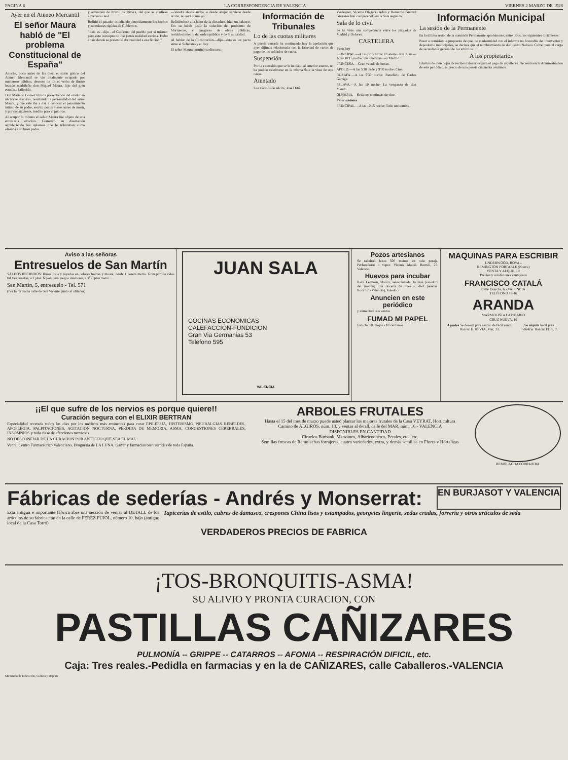PAGINA 6 LA CORRESPONDENCIA DE VALENCIA VIERNES 2 MARZO DE 1928
Ayer en el Ateneo Mercantil
El señor Maura habló de "El problema Constitucional de España"
Anoche, poco antes de las diez, el salón gótico del Ateneo Mercantil se vió totalmente ocupado por numeroso público, deseoso de oír el verbo de ilustre letrado madrileño don Miguel Maura, hijo del gran estadista fallecido.
Don Mariano Gómez hizo la presentación del orador en un breve discurso, resaltando la personalidad del señor Maura, y que éste iba a dar a conocer el pensamiento íntimo de su padre, escrito pocos meses antes de morir, y por consiguiente, inédito para el público.
Al ocupar la tribuna el señor Maura fué objeto de una entusiasta ovación. Comenzó su disertación agradeciendo los aplausos que le tributaban como ofrenda a su buen padre.
y actuación de Primo de Rivera, del que se confiesa adversario leal.
Refirió el pasado, estudiando detenidamente los hechos y sucesiones rápidas de Gobiernos.
"Esta es—dijo—el Gobierno del pueblo por sí mismo; pero este concepto no fué jamás realidad estricta. Hubo crisis donde se pretendió dar realidad a esa ficción."
—Vendrá desde arriba, o desde abajo: si viene desde arriba, no será conmigo.
Refiriéndose a la labor de la dictadura, hizo un balance. Era su habér justo la solución del problema de Marruecos, el progreso de obras públicas, restablecimiento del orden público y de la autoridad.
Al hablar de la Constitución—dijo—ésta es un pacto entre el Soberano y el Rey.
El señor Maura terminó su discurso.
Información de Tribunales
Lo de las cuotas militares
A puerta cerrada ha continuado hoy la apelación que ayer dijimos relacionada con la falsedad de cartas de pago de los soldados de cuota.
Suspensión
Por la extensión que se le ha dado al anterior asunto, no ha podido celebrarse en la misma Sala la vista de otra causa.
Atentado
Los vecinos de Alcira, José Ortiz
Verdeguer, Vicente Olegario Adán y Bernardo Guitard Guixeres han comparecido en la Sala segunda.
Sala de lo civil
Se ha visto una competencia entre los juzgados de Madrid y Dolores.
CARTELERA
Para hoy
PRINCIPAL.—A las 6'15 tarde: El eterno don Juan.—A las 10'15 noche: Un americano en Madrid.
PRINCESA.—Gran velada de boxeo.
APOLO.—A las 5'30 tarde y 9'30 noche: Cine.
RUZAFA.—A las 9'30 noche: Beneficio de Carlos Garriga.
ESLAVA.—A las 10 noche: La venganza de don Mendo
OLYMPIA.—Sesiones continuas de cine.
Para mañana
PRINCIPAL.—A las 10'15 noche: Todo un hombre.
Información Municipal
La sesión de la Permanente
En la última sesión de la comisión Permanente aprobáronse, entre otros, los siguientes dictámenes:
Pasar a comisión la propuesta de que, de conformidad con el informe no favorable del interventor y depositario municipales, se declare que el nombramiento de don Pedro Nolasco Calvet para el cargo de recaudador general de los arbitrios...
A los propietarios
Libritos de cien hojas de recibos talonarios para el pago de alquileres. De venta en la Administración de este periódico, al precio de una peseta cincuenta céntimos.
Aviso a las señoras
Entresuelos de San Martín
SALDOS RECIBIDOS: Rasos lisos y rayados en colores fuertes y moaré, desde 1 peseta metro. Gran partida velos tul tres cenefas, a 2 ptas. Nipón para juegos interiores, a 1'50 ptas metro...
San Martín, 5, entresuelo - Tel. 571
(Por la farmacia calle de San Vicente, junto al afilador)
JUAN SALA
COCINAS ECONOMICAS
CALEFACCIÓN-FUNDICION
Gran Via Germanias 53
Telefono 595
VALENCIA
Pozos artesianos
Se taladran hasta 500 metros en todo paraje. Perforadoras a vapor. Vicente Matali. Borrull, 23, Valencia.
Huevos para incubar
Raza Legborn, blanca, seleccionada, la más ponedora del mundo; una docena de huevos, diez pesetas. Rocafort (Valencia), Toledo 5
Anuncien en este periódico
y aumentará sus ventas
FUMAD MI PAPEL
Estuche 100 hojas - 10 céntimos
MAQUINAS PARA ESCRIBIR
UNDERWOOD, ROYAL
REMINGTON PORTABLE (Nueva)
VENTA Y ALQUILER
Precios y condiciones ventajosos
FRANCISCO CATALÁ
Calle Exarchs, 6 - VALENCIA
TELÉFONO 19-16
ARANDA
MARMOLISTA LAPIDARIO
CRUZ NUEVA, 16
Agentes Se desean para asunto de fácil venta. Razón: E. HEVIA, Mar, 33.
Se alquila local para industria. Razón: Flora, 7.
¡¡El que sufre de los nervios es porque quiere!!
Curación segura con el ELIXIR BERTRAN
Especialidad recetada todos los días por los médicos más eminentes para curar EPILEPSIA, HISTERISMO, NEURALGIAS REBELDES, APOPLEGIA, PALPITACIONES, AGITACION NOCTURNA, PERDIDA DE MEMORIA, ASMA, CONGESTIONES CEREBRALES, INSOMNIOS y toda clase de afecciones nerviosas
NO DESCONFIAR DE LA CURACION POR ANTIGUO QUE SEA EL MAL
Venta: Centro Farmacéutico Valenciano, Droguería de LA LUNA, Gamir y farmacias bien surtidas de toda España.
ARBOLES FRUTALES
Hasta el 15 del mes de marzo puede usted plantar los mejores frutales de la Casa VEYRAT, Horticultura
Camino de ALGIRÓS, núm. 13, y ventas al detall, calle del MAR, núm. 16 - VALENCIA
DISPONIBLES EN CANTIDAD
Ciruelos Burbank, Manzanos, Albaricoqueros, Perales, etc., etc.
Semillas frescas de Remolachas forrajeras, cuatro variedades, extra, y demás semillas en Flores y Hortalizas
REMOLACHA FORRAJERA
Fábricas de sederías - Andrés y Monserrat: EN BURJASOT Y VALENCIA
Esta antigua e importante fábrica abre una sección de ventas al DETALL de los artículos de su fabricación en la calle de PEREZ PUJOL, número 10, bajo (antiguo local de la Casa Torró)
Tapicerías de estilo, cubres de damasco, crespones China lisos y estampados, georgetes lingerie, sedas crudas, forrería y otros artículos de seda
VERDADEROS PRECIOS DE FABRICA
¡TOS-BRONQUITIS-ASMA!
SU ALIVIO Y PRONTA CURACION, CON
PASTILLAS CAÑIZARES
PULMONÍA -- GRIPPE -- CATARROS -- AFONIA -- RESPIRACIÓN DIFICIL, etc.
Caja: Tres reales.-Pedidla en farmacias y en la de CAÑIZARES, calle Caballeros.-VALENCIA
Ministerio de Educación, Cultura y Deporte